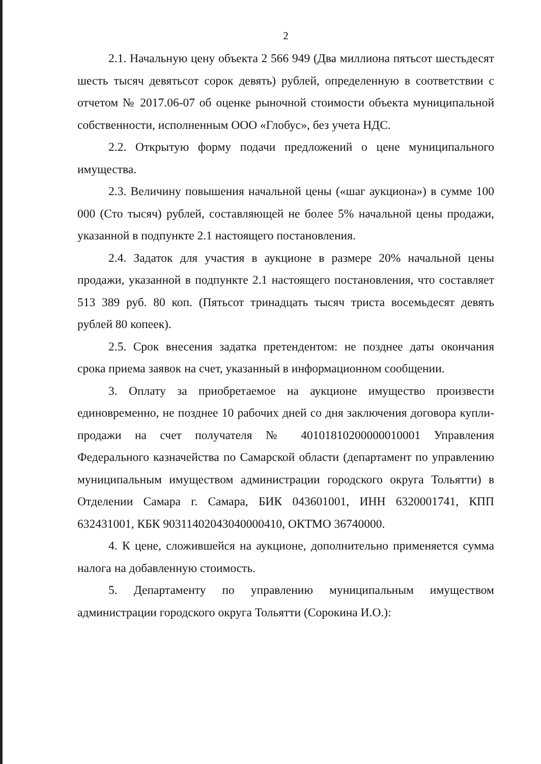2
2.1. Начальную цену объекта 2 566 949 (Два миллиона пятьсот шестьдесят шесть тысяч девятьсот сорок девять) рублей, определенную в соответствии с отчетом № 2017.06-07 об оценке рыночной стоимости объекта муниципальной собственности, исполненным ООО «Глобус», без учета НДС.
2.2. Открытую форму подачи предложений о цене муниципального имущества.
2.3. Величину повышения начальной цены («шаг аукциона») в сумме 100 000 (Сто тысяч) рублей, составляющей не более 5% начальной цены продажи, указанной в подпункте 2.1 настоящего постановления.
2.4. Задаток для участия в аукционе в размере 20% начальной цены продажи, указанной в подпункте 2.1 настоящего постановления, что составляет 513 389 руб. 80 коп. (Пятьсот тринадцать тысяч триста восемьдесят девять рублей 80 копеек).
2.5. Срок внесения задатка претендентом: не позднее даты окончания срока приема заявок на счет, указанный в информационном сообщении.
3. Оплату за приобретаемое на аукционе имущество произвести единовременно, не позднее 10 рабочих дней со дня заключения договора купли-продажи на счет получателя № 40101810200000010001 Управления Федерального казначейства по Самарской области (департамент по управлению муниципальным имуществом администрации городского округа Тольятти) в Отделении Самара г. Самара, БИК 043601001, ИНН 6320001741, КПП 632431001, КБК 90311402043040000410, ОКТМО 36740000.
4. К цене, сложившейся на аукционе, дополнительно применяется сумма налога на добавленную стоимость.
5. Департаменту по управлению муниципальным имуществом администрации городского округа Тольятти (Сорокина И.О.):